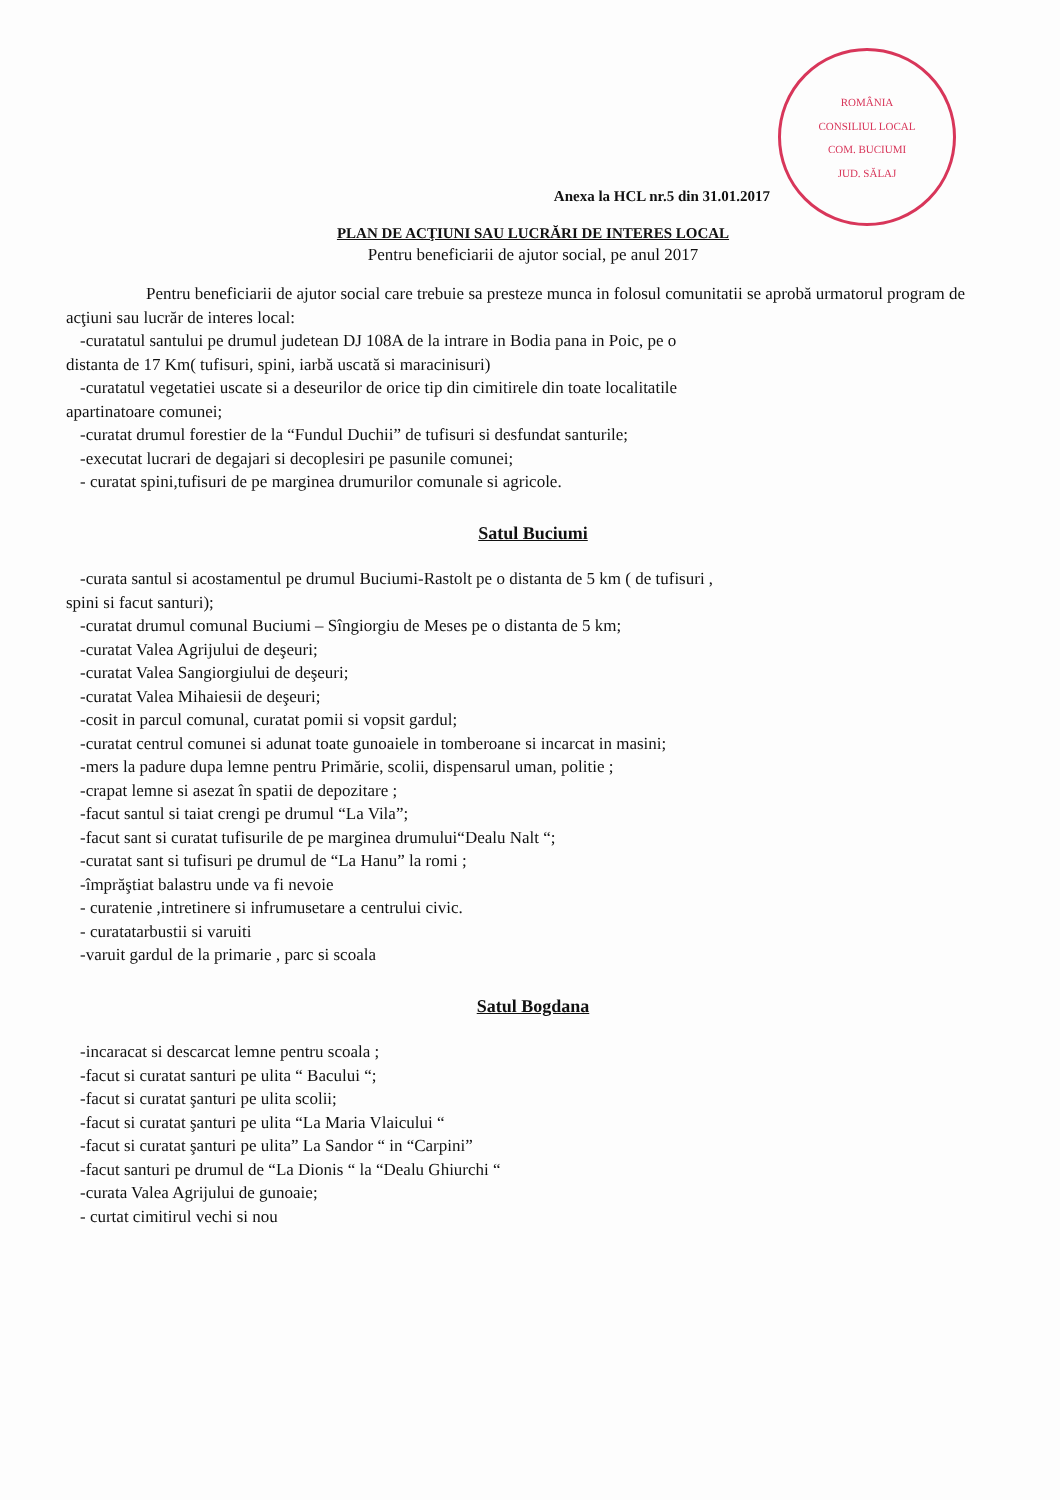ROMÂNIA
CONSILIUL LOCAL
COM. BUCIUMI
JUD. SĂLAJ
Anexa la HCL nr.5 din 31.01.2017
PLAN DE ACŢIUNI SAU LUCRĂRI DE INTERES LOCAL
Pentru beneficiarii de ajutor social, pe anul 2017
Pentru beneficiarii de ajutor social care trebuie sa presteze munca in folosul comunitatii se aprobă urmatorul program de acţiuni sau lucrăr de interes local:
-curatatul santului pe drumul judetean DJ 108A de la intrare in Bodia pana in Poic, pe o
distanta de 17 Km( tufisuri, spini, iarbă uscată si maracinisuri)
-curatatul vegetatiei uscate si a deseurilor de orice tip din cimitirele din toate localitatile
apartinatoare comunei;
-curatat drumul forestier de la “Fundul Duchii” de tufisuri si desfundat santurile;
-executat lucrari de degajari si decoplesiri pe pasunile comunei;
- curatat spini,tufisuri de pe marginea drumurilor comunale si agricole.
Satul Buciumi
-curata santul si acostamentul pe drumul Buciumi-Rastolt pe o distanta de 5 km ( de tufisuri ,
spini si facut santuri);
-curatat drumul comunal Buciumi – Sîngiorgiu de Meses pe o distanta de 5 km;
-curatat Valea Agrijului de deşeuri;
-curatat Valea Sangiorgiului de deşeuri;
-curatat Valea Mihaiesii de deşeuri;
-cosit in parcul comunal, curatat pomii si vopsit gardul;
-curatat centrul comunei si adunat toate gunoaiele in tomberoane si incarcat in masini;
-mers la padure dupa lemne pentru Primărie, scolii, dispensarul uman, politie ;
-crapat lemne si asezat în spatii de depozitare ;
-facut santul si taiat crengi pe drumul “La Vila”;
-facut sant si curatat tufisurile de pe marginea drumului“Dealu Nalt “;
-curatat sant si tufisuri pe drumul de “La Hanu” la romi ;
-împrăştiat balastru unde va fi nevoie
- curatenie ,intretinere si infrumusetare a centrului civic.
- curatatarbustii si varuiti
-varuit gardul de la primarie , parc si scoala
Satul Bogdana
-incaracat si descarcat lemne pentru scoala ;
-facut si curatat santuri pe ulita “ Bacului “;
-facut si curatat şanturi pe ulita scolii;
-facut si curatat şanturi pe ulita “La Maria Vlaicului “
-facut si curatat şanturi pe ulita” La Sandor “ in “Carpini”
-facut santuri pe drumul de “La Dionis “ la “Dealu Ghiurchi “
-curata Valea Agrijului de gunoaie;
- curtat cimitirul vechi si nou